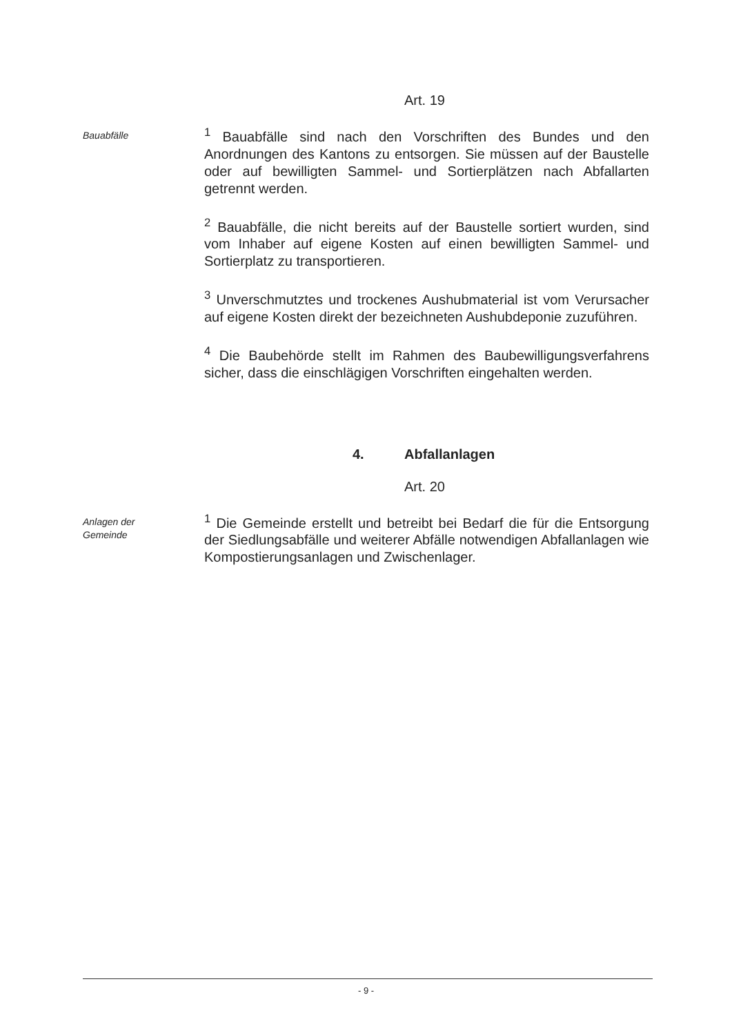Art. 19
Bauabfälle
<sup>1</sup> Bauabfälle sind nach den Vorschriften des Bundes und den Anordnungen des Kantons zu entsorgen. Sie müssen auf der Baustelle oder auf bewilligten Sammel- und Sortierplätzen nach Abfallarten getrennt werden.
<sup>2</sup> Bauabfälle, die nicht bereits auf der Baustelle sortiert wurden, sind vom Inhaber auf eigene Kosten auf einen bewilligten Sammel- und Sortierplatz zu transportieren.
<sup>3</sup> Unverschmutztes und trockenes Aushubmaterial ist vom Verursacher auf eigene Kosten direkt der bezeichneten Aushubdeponie zuzuführen.
<sup>4</sup> Die Baubehörde stellt im Rahmen des Baubewilligungsverfahrens sicher, dass die einschlägigen Vorschriften eingehalten werden.
4. Abfallanlagen
Art. 20
Anlagen der
Gemeinde
<sup>1</sup> Die Gemeinde erstellt und betreibt bei Bedarf die für die Entsorgung der Siedlungsabfälle und weiterer Abfälle notwendigen Abfallanlagen wie Kompostierungsanlagen und Zwischenlager.
- 9 -